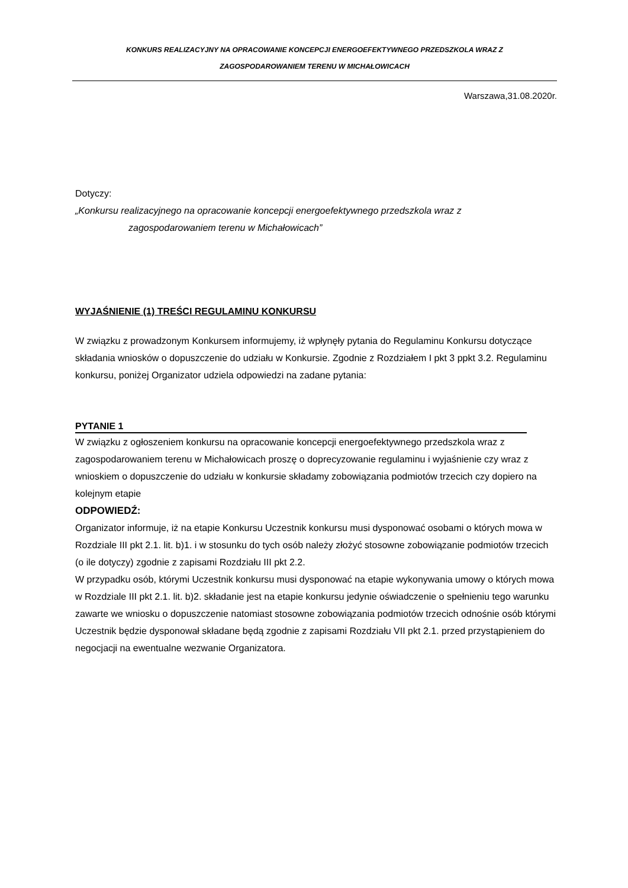KONKURS REALIZACYJNY NA OPRACOWANIE KONCEPCJI ENERGOEFEKTYWNEGO PRZEDSZKOLA WRAZ Z
ZAGOSPODAROWANIEM TERENU W MICHAŁOWICACH
Warszawa,31.08.2020r.
Dotyczy:
„Konkursu realizacyjnego na opracowanie koncepcji energoefektywnego przedszkola wraz z
zagospodarowaniem terenu w Michałowicach”
WYJAŚNIENIE (1) TREŚCI REGULAMINU KONKURSU
W związku z prowadzonym Konkursem informujemy, iż wpłynęły pytania do Regulaminu Konkursu dotyczące składania wniosków o dopuszczenie do udziału w Konkursie. Zgodnie z Rozdziałem I pkt 3 ppkt 3.2. Regulaminu konkursu, poniżej Organizator udziela odpowiedzi na zadane pytania:
PYTANIE 1
W związku z ogłoszeniem konkursu na opracowanie koncepcji energoefektywnego przedszkola wraz z zagospodarowaniem terenu w Michałowicach proszę o doprecyzowanie regulaminu i wyjaśnienie czy wraz z wnioskiem o dopuszczenie do udziału w konkursie składamy zobowiązania podmiotów trzecich czy dopiero na kolejnym etapie
ODPOWIEDŹ:
Organizator informuje, iż na etapie Konkursu Uczestnik konkursu musi dysponować osobami o których mowa w Rozdziale III pkt 2.1. lit. b)1. i w stosunku do tych osób należy złożyć stosowne zobowiązanie podmiotów trzecich (o ile dotyczy) zgodnie z zapisami Rozdziału III pkt 2.2.
W przypadku osób, którymi Uczestnik konkursu musi dysponować na etapie wykonywania umowy o których mowa w Rozdziale III pkt 2.1. lit. b)2. składanie jest na etapie konkursu jedynie oświadczenie o spełnieniu tego warunku zawarte we wniosku o dopuszczenie natomiast stosowne zobowiązania podmiotów trzecich odnośnie osób którymi Uczestnik będzie dysponował składane będą zgodnie z zapisami Rozdziału VII pkt 2.1. przed przystąpieniem do negocjacji na ewentualne wezwanie Organizatora.